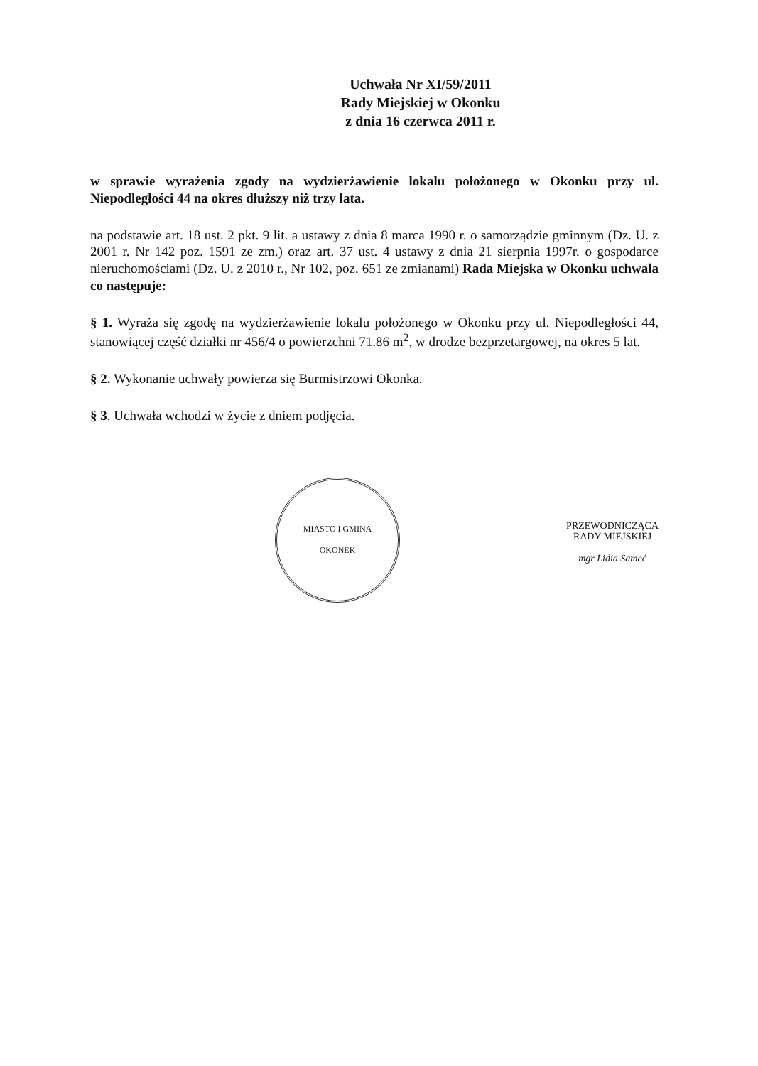Uchwała Nr XI/59/2011
Rady Miejskiej w Okonku
z dnia 16 czerwca 2011 r.
w sprawie wyrażenia zgody na wydzierżawienie lokalu położonego w Okonku przy ul. Niepodległości 44 na okres dłuższy niż trzy lata.
na podstawie art. 18 ust. 2 pkt. 9 lit. a ustawy z dnia 8 marca 1990 r. o samorządzie gminnym (Dz. U. z 2001 r. Nr 142 poz. 1591 ze zm.) oraz art. 37 ust. 4 ustawy z dnia 21 sierpnia 1997r. o gospodarce nieruchomościami (Dz. U. z 2010 r., Nr 102, poz. 651 ze zmianami) Rada Miejska w Okonku uchwala co następuje:
§ 1. Wyraża się zgodę na wydzierżawienie lokalu położonego w Okonku przy ul. Niepodległości 44, stanowiącej część działki nr 456/4 o powierzchni 71.86 m<sup>2</sup>, w drodze bezprzetargowej, na okres 5 lat.
§ 2. Wykonanie uchwały powierza się Burmistrzowi Okonka.
§ 3. Uchwała wchodzi w życie z dniem podjęcia.
MIASTO I GMINA
OKONEK
PRZEWODNICZĄCA
RADY MIEJSKIEJ
mgr Lidia Sameć